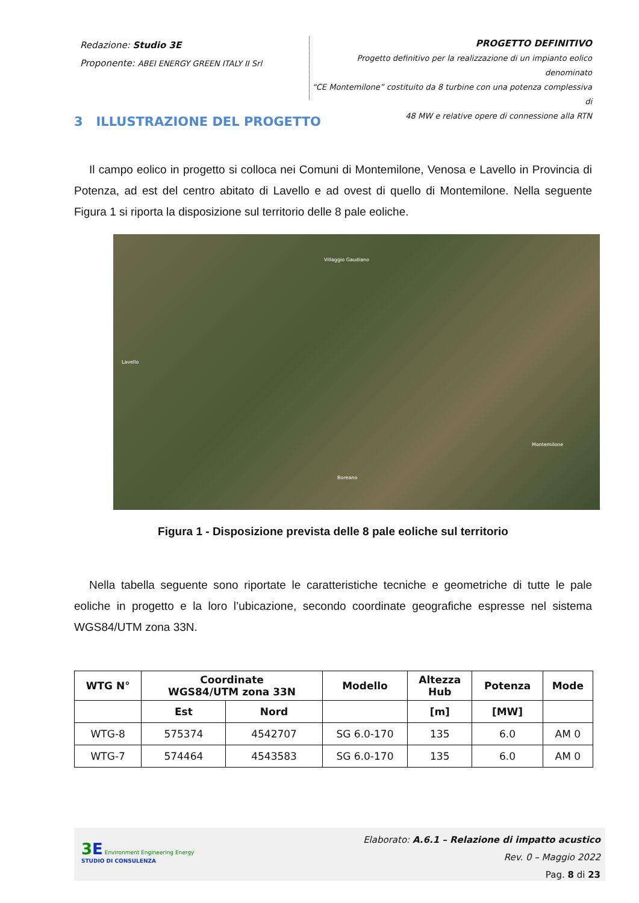Redazione: Studio 3E
Proponente: ABEI ENERGY GREEN ITALY II Srl
PROGETTO DEFINITIVO
Progetto definitivo per la realizzazione di un impianto eolico denominato
“CE Montemilone” costituito da 8 turbine con una potenza complessiva di
48 MW e relative opere di connessione alla RTN
3 ILLUSTRAZIONE DEL PROGETTO
Il campo eolico in progetto si colloca nei Comuni di Montemilone, Venosa e Lavello in Provincia di Potenza, ad est del centro abitato di Lavello e ad ovest di quello di Montemilone. Nella seguente Figura 1 si riporta la disposizione sul territorio delle 8 pale eoliche.
Villaggio Gaudiano
Lavello
Montemilone
Boreano
Figura 1 - Disposizione prevista delle 8 pale eoliche sul territorio
Nella tabella seguente sono riportate le caratteristiche tecniche e geometriche di tutte le pale eoliche in progetto e la loro l’ubicazione, secondo coordinate geografiche espresse nel sistema WGS84/UTM zona 33N.
| WTG N° | Coordinate WGS84/UTM zona 33N | | Modello | Altezza Hub | Potenza | Mode |
| --- | --- | --- | --- | --- | --- | --- |
| | Est | Nord | | [m] | [MW] | |
| WTG-8 | 575374 | 4542707 | SG 6.0-170 | 135 | 6.0 | AM 0 |
| WTG-7 | 574464 | 4543583 | SG 6.0-170 | 135 | 6.0 | AM 0 |
3 E Environment Engineering Energy
STUDIO DI CONSULENZA
Elaborato: A.6.1 – Relazione di impatto acustico
Rev. 0 – Maggio 2022
Pag. 8 di 23